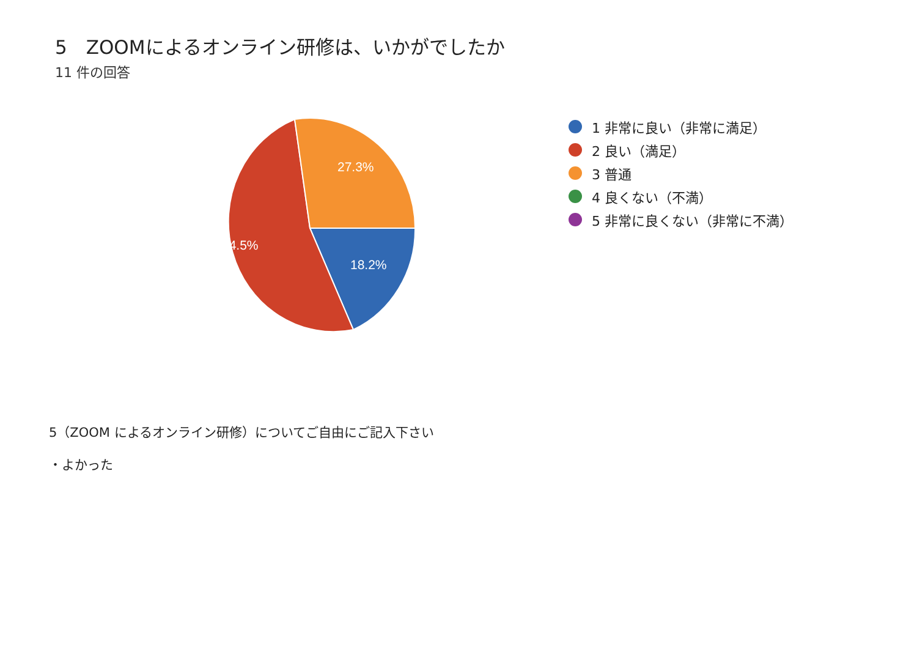5　ZOOMによるオンライン研修は、いかがでしたか
11 件の回答
27.3%
54.5%
18.2%
1 非常に良い（非常に満足）
2 良い（満足）
3 普通
4 良くない（不満）
5 非常に良くない（非常に不満）
5（ZOOM によるオンライン研修）についてご自由にご記入下さい
・よかった